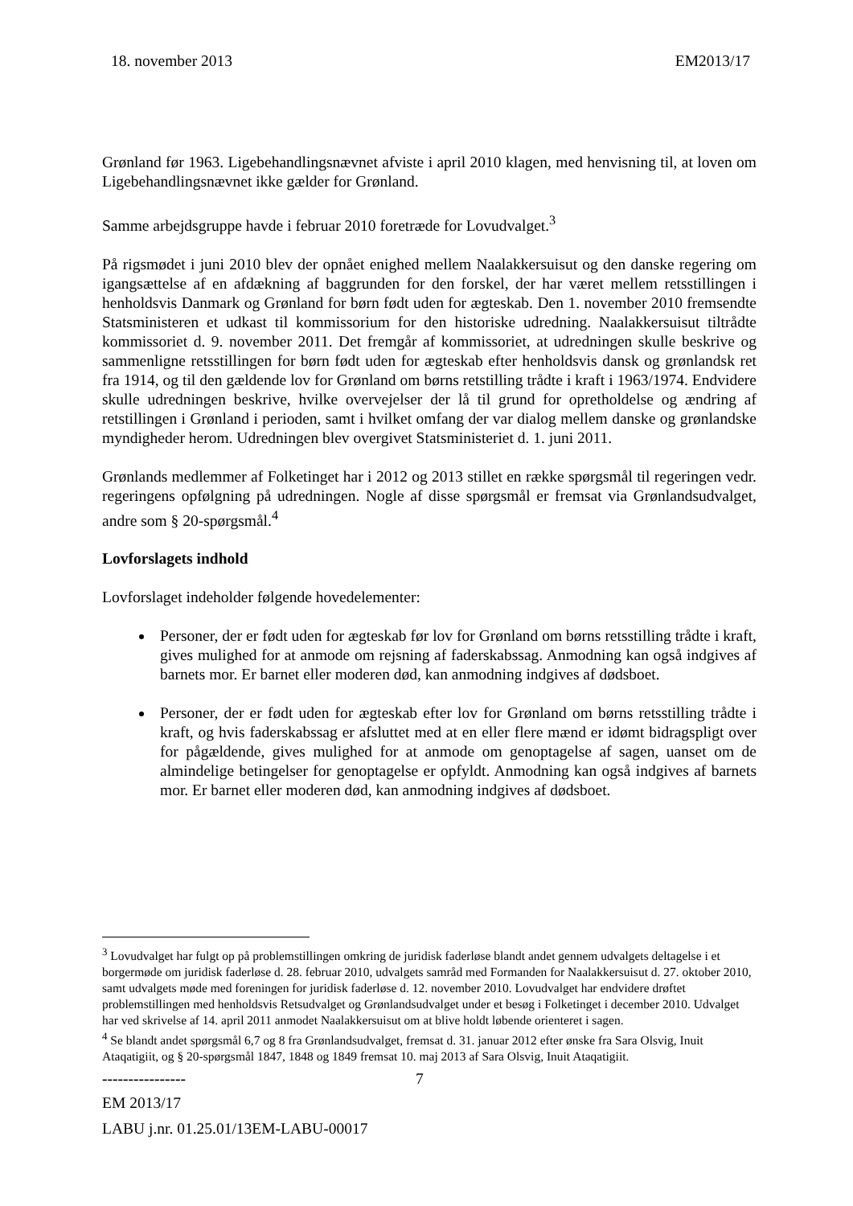18. november 2013 EM2013/17
Grønland før 1963. Ligebehandlingsnævnet afviste i april 2010 klagen, med henvisning til, at loven om Ligebehandlingsnævnet ikke gælder for Grønland.
Samme arbejdsgruppe havde i februar 2010 foretræde for Lovudvalget.<sup>3</sup>
På rigsmødet i juni 2010 blev der opnået enighed mellem Naalakkersuisut og den danske regering om igangsættelse af en afdækning af baggrunden for den forskel, der har været mellem retsstillingen i henholdsvis Danmark og Grønland for børn født uden for ægteskab. Den 1. november 2010 fremsendte Statsministeren et udkast til kommissorium for den historiske udredning. Naalakkersuisut tiltrådte kommissoriet d. 9. november 2011. Det fremgår af kommissoriet, at udredningen skulle beskrive og sammenligne retsstillingen for børn født uden for ægteskab efter henholdsvis dansk og grønlandsk ret fra 1914, og til den gældende lov for Grønland om børns retstilling trådte i kraft i 1963/1974. Endvidere skulle udredningen beskrive, hvilke overvejelser der lå til grund for opretholdelse og ændring af retstillingen i Grønland i perioden, samt i hvilket omfang der var dialog mellem danske og grønlandske myndigheder herom. Udredningen blev overgivet Statsministeriet d. 1. juni 2011.
Grønlands medlemmer af Folketinget har i 2012 og 2013 stillet en række spørgsmål til regeringen vedr. regeringens opfølgning på udredningen. Nogle af disse spørgsmål er fremsat via Grønlandsudvalget, andre som § 20-spørgsmål.<sup>4</sup>
Lovforslagets indhold
Lovforslaget indeholder følgende hovedelementer:
Personer, der er født uden for ægteskab før lov for Grønland om børns retsstilling trådte i kraft, gives mulighed for at anmode om rejsning af faderskabssag. Anmodning kan også indgives af barnets mor. Er barnet eller moderen død, kan anmodning indgives af dødsboet.
Personer, der er født uden for ægteskab efter lov for Grønland om børns retsstilling trådte i kraft, og hvis faderskabssag er afsluttet med at en eller flere mænd er idømt bidragspligt over for pågældende, gives mulighed for at anmode om genoptagelse af sagen, uanset om de almindelige betingelser for genoptagelse er opfyldt. Anmodning kan også indgives af barnets mor. Er barnet eller moderen død, kan anmodning indgives af dødsboet.
<sup>3</sup> Lovudvalget har fulgt op på problemstillingen omkring de juridisk faderløse blandt andet gennem udvalgets deltagelse i et borgermøde om juridisk faderløse d. 28. februar 2010, udvalgets samråd med Formanden for Naalakkersuisut d. 27. oktober 2010, samt udvalgets møde med foreningen for juridisk faderløse d. 12. november 2010. Lovudvalget har endvidere drøftet problemstillingen med henholdsvis Retsudvalget og Grønlandsudvalget under et besøg i Folketinget i december 2010. Udvalget har ved skrivelse af 14. april 2011 anmodet Naalakkersuisut om at blive holdt løbende orienteret i sagen.
<sup>4</sup> Se blandt andet spørgsmål 6,7 og 8 fra Grønlandsudvalget, fremsat d. 31. januar 2012 efter ønske fra Sara Olsvig, Inuit Ataqatigiit, og § 20-spørgsmål 1847, 1848 og 1849 fremsat 10. maj 2013 af Sara Olsvig, Inuit Ataqatigiit.
---------------- 7
EM 2013/17
LABU j.nr. 01.25.01/13EM-LABU-00017